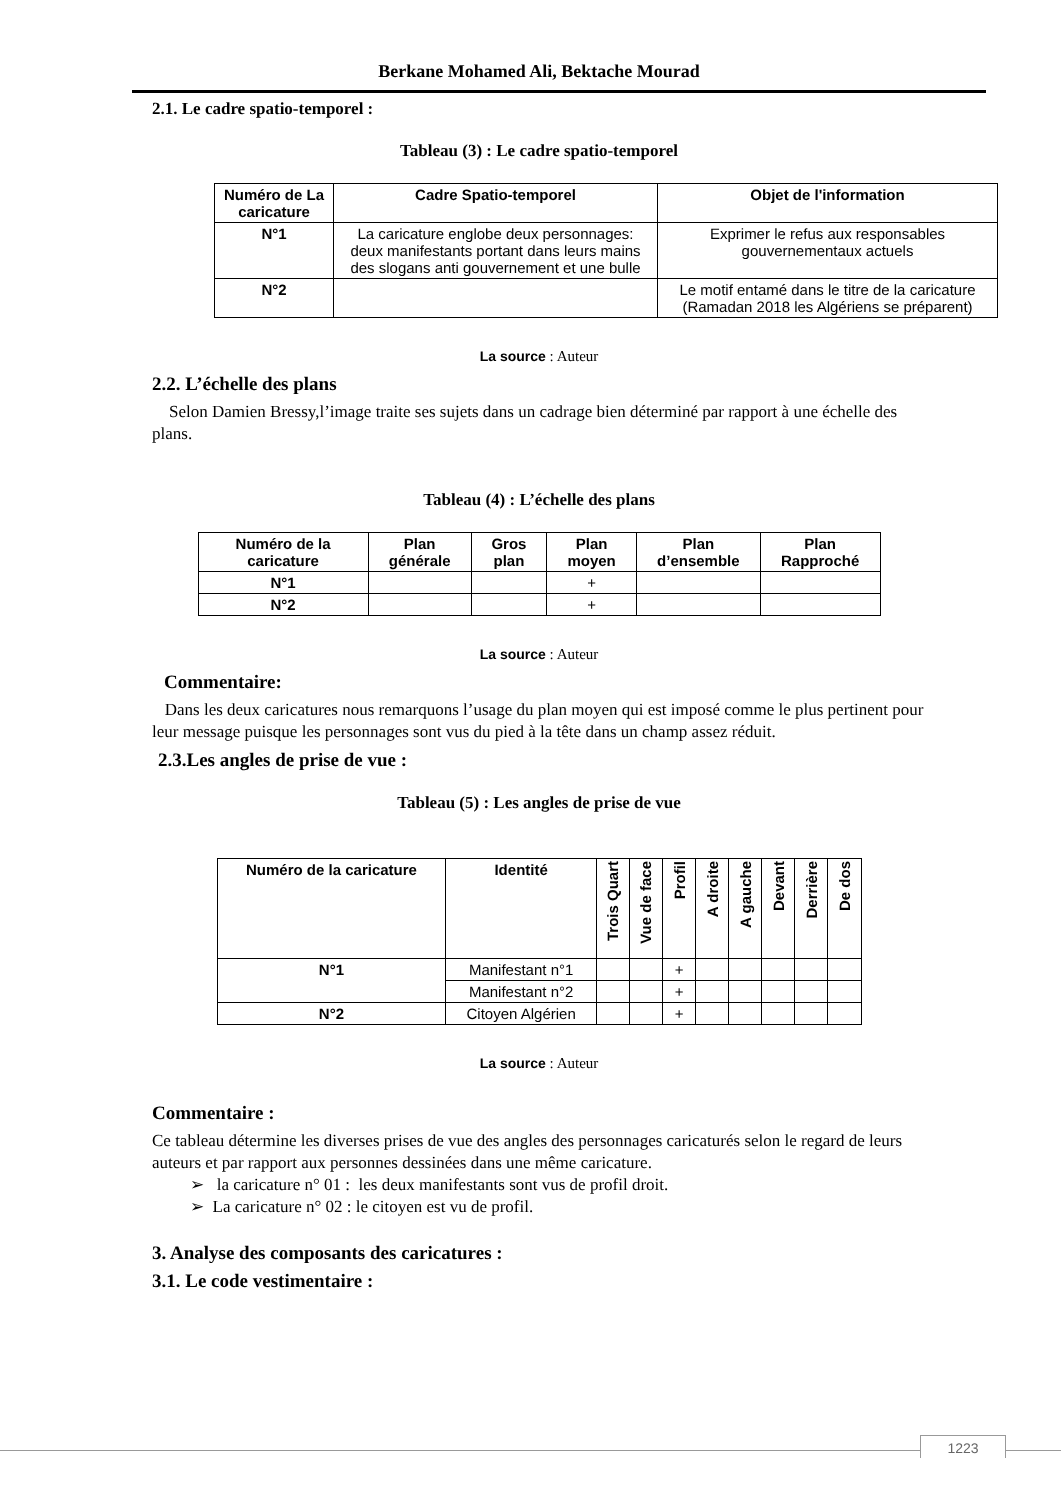Berkane Mohamed Ali, Bektache Mourad
2.1. Le cadre spatio-temporel :
Tableau (3) : Le cadre spatio-temporel
| Numéro de La caricature | Cadre Spatio-temporel | Objet de l'information |
| --- | --- | --- |
| N°1 | La caricature englobe deux personnages: deux manifestants portant dans leurs mains des slogans anti gouvernement et une bulle | Exprimer le refus aux responsables gouvernementaux actuels |
| N°2 | | Le motif entamé dans le titre de la caricature (Ramadan 2018 les Algériens se préparent) |
La source : Auteur
2.2. L’échelle des plans
Selon Damien Bressy,l’image traite ses sujets dans un cadrage bien déterminé par rapport à une échelle des plans.
Tableau (4) : L’échelle des plans
| Numéro de la caricature | Plan générale | Gros plan | Plan moyen | Plan d’ensemble | Plan Rapproché |
| --- | --- | --- | --- | --- | --- |
| N°1 | | | + | | |
| N°2 | | | + | | |
La source : Auteur
Commentaire:
Dans les deux caricatures nous remarquons l’usage du plan moyen qui est imposé comme le plus pertinent pour leur message puisque les personnages sont vus du pied à la tête dans un champ assez réduit.
2.3.Les angles de prise de vue :
Tableau (5) : Les angles de prise de vue
| Numéro de la caricature | Identité | Trois Quart | Vue de face | Profil | A droite | A gauche | Devant | Derrière | De dos |
| --- | --- | --- | --- | --- | --- | --- | --- | --- | --- |
| N°1 | Manifestant n°1 | | | + | | | | | |
| | Manifestant n°2 | | | + | | | | | |
| N°2 | Citoyen Algérien | | | + | | | | | |
La source : Auteur
Commentaire :
Ce tableau détermine les diverses prises de vue des angles des personnages caricaturés selon le regard de leurs auteurs et par rapport aux personnes dessinées dans une même caricature.
➢ la caricature n° 01 : les deux manifestants sont vus de profil droit.
➢ La caricature n° 02 : le citoyen est vu de profil.
3. Analyse des composants des caricatures :
3.1. Le code vestimentaire :
1223